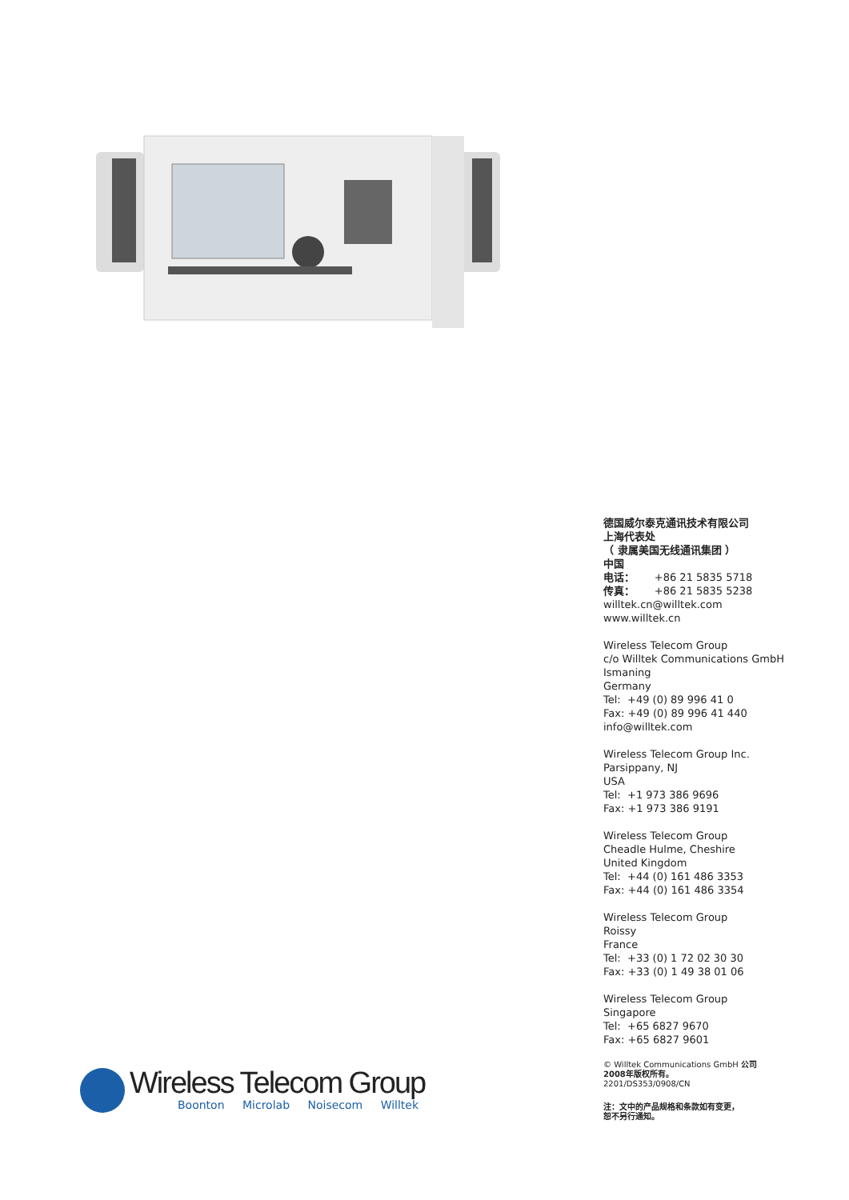Wireless Telecom Group
Boonton Microlab Noisecom Willtek
德国威尔泰克通讯技术有限公司
上海代表处
（ 隶属美国无线通讯集团 ）
中国
电话： +86 21 5835 5718
传真： +86 21 5835 5238
willtek.cn@willtek.com
www.willtek.cn
Wireless Telecom Group
c/o Willtek Communications GmbH
Ismaning
Germany
Tel: +49 (0) 89 996 41 0
Fax: +49 (0) 89 996 41 440
info@willtek.com
Wireless Telecom Group Inc.
Parsippany, NJ
USA
Tel: +1 973 386 9696
Fax: +1 973 386 9191
Wireless Telecom Group
Cheadle Hulme, Cheshire
United Kingdom
Tel: +44 (0) 161 486 3353
Fax: +44 (0) 161 486 3354
Wireless Telecom Group
Roissy
France
Tel: +33 (0) 1 72 02 30 30
Fax: +33 (0) 1 49 38 01 06
Wireless Telecom Group
Singapore
Tel: +65 6827 9670
Fax: +65 6827 9601
© Willtek Communications GmbH 公司
2008年版权所有。
2201/DS353/0908/CN
注：文中的产品规格和条款如有变更，
恕不另行通知。